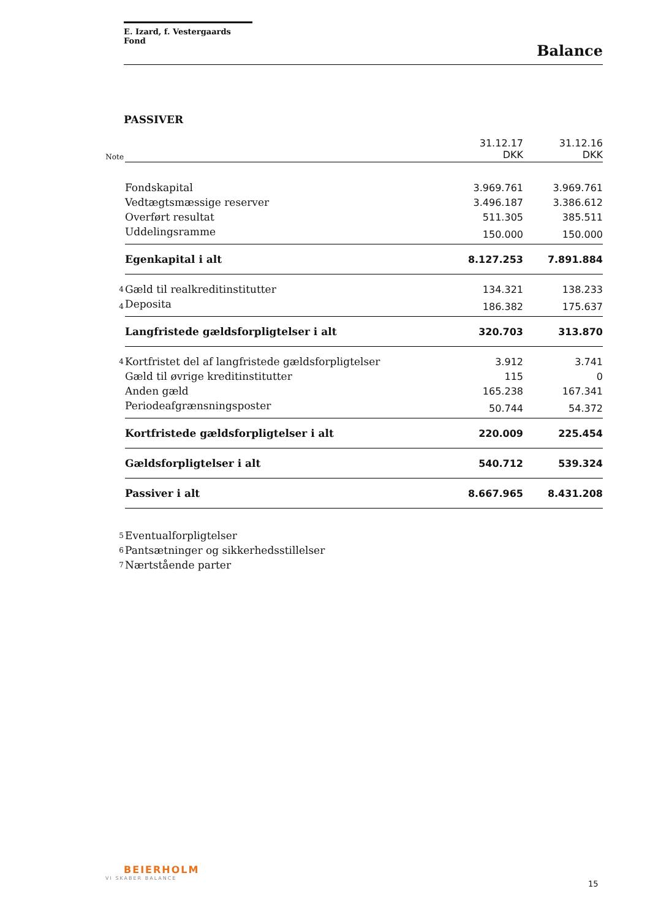E. Izard, f. Vestergaards Fond
Balance
PASSIVER
| Note | | 31.12.17 DKK | 31.12.16 DKK |
| --- | --- | --- | --- |
| | Fondskapital | 3.969.761 | 3.969.761 |
| | Vedtægtsmæssige reserver | 3.496.187 | 3.386.612 |
| | Overført resultat | 511.305 | 385.511 |
| | Uddelingsramme | 150.000 | 150.000 |
| | Egenkapital i alt | 8.127.253 | 7.891.884 |
| 4 | Gæld til realkreditinstitutter | 134.321 | 138.233 |
| 4 | Deposita | 186.382 | 175.637 |
| | Langfristede gældsforpligtelser i alt | 320.703 | 313.870 |
| 4 | Kortfristet del af langfristede gældsforpligtelser | 3.912 | 3.741 |
| | Gæld til øvrige kreditinstitutter | 115 | 0 |
| | Anden gæld | 165.238 | 167.341 |
| | Periodeafgrænsningsposter | 50.744 | 54.372 |
| | Kortfristede gældsforpligtelser i alt | 220.009 | 225.454 |
| | Gældsforpligtelser i alt | 540.712 | 539.324 |
| | Passiver i alt | 8.667.965 | 8.431.208 |
| 5 | Eventualforpligtelser | | |
| 6 | Pantsætninger og sikkerhedsstillelser | | |
| 7 | Nærtstående parter | | |
BEIERHOLM
VI SKABER BALANCE
15